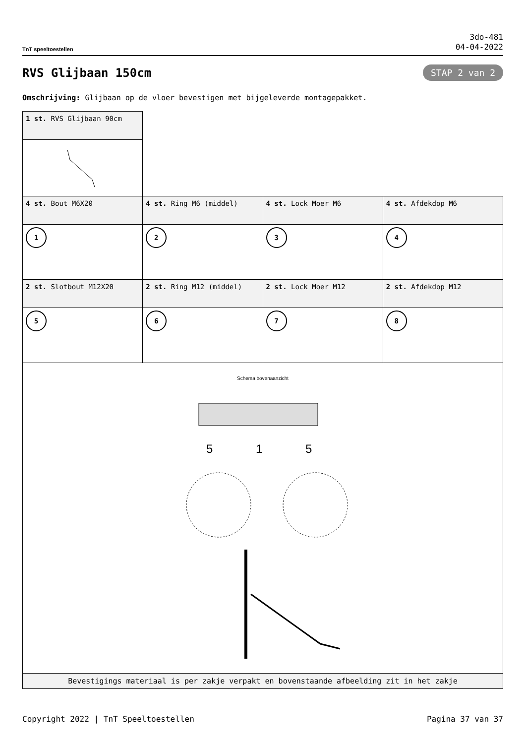TnT speeltoestellen
3do-481
04-04-2022
RVS Glijbaan 150cm
STAP 2 van 2
Omschrijving: Glijbaan op de vloer bevestigen met bijgeleverde montagepakket.
| 1 st. RVS Glijbaan 90cm | | | |
| 4 st. Bout M6X20 | 4 st. Ring M6 (middel) | 4 st. Lock Moer M6 | 4 st. Afdekdop M6 |
| 1 | 2 | 3 | 4 |
| 2 st. Slotbout M12X20 | 2 st. Ring M12 (middel) | 2 st. Lock Moer M12 | 2 st. Afdekdop M12 |
| 5 | 6 | 7 | 8 |
| Schema bovenaanzicht 5 1 5 | | | |
| Bevestigings materiaal is per zakje verpakt en bovenstaande afbeelding zit in het zakje | | | |
Copyright 2022 | TnT Speeltoestellen Pagina 37 van 37